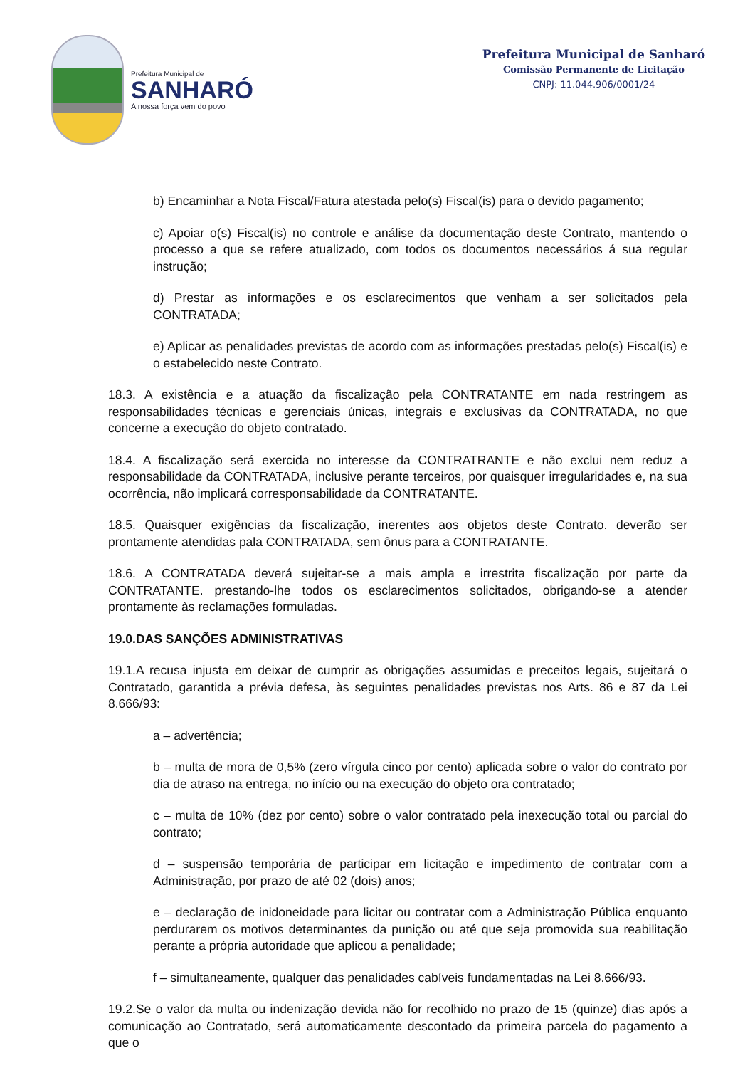Prefeitura Municipal de
SANHARÓ
A nossa força vem do povo
Prefeitura Municipal de Sanharó
Comissão Permanente de Licitação
CNPJ: 11.044.906/0001/24
b) Encaminhar a Nota Fiscal/Fatura atestada pelo(s) Fiscal(is) para o devido pagamento;
c) Apoiar o(s) Fiscal(is) no controle e análise da documentação deste Contrato, mantendo o processo a que se refere atualizado, com todos os documentos necessários á sua regular instrução;
d) Prestar as informações e os esclarecimentos que venham a ser solicitados pela CONTRATADA;
e) Aplicar as penalidades previstas de acordo com as informações prestadas pelo(s) Fiscal(is) e o estabelecido neste Contrato.
18.3. A existência e a atuação da fiscalização pela CONTRATANTE em nada restringem as responsabilidades técnicas e gerenciais únicas, integrais e exclusivas da CONTRATADA, no que concerne a execução do objeto contratado.
18.4. A fiscalização será exercida no interesse da CONTRATRANTE e não exclui nem reduz a responsabilidade da CONTRATADA, inclusive perante terceiros, por quaisquer irregularidades e, na sua ocorrência, não implicará corresponsabilidade da CONTRATANTE.
18.5. Quaisquer exigências da fiscalização, inerentes aos objetos deste Contrato. deverão ser prontamente atendidas pala CONTRATADA, sem ônus para a CONTRATANTE.
18.6. A CONTRATADA deverá sujeitar-se a mais ampla e irrestrita fiscalização por parte da CONTRATANTE. prestando-lhe todos os esclarecimentos solicitados, obrigando-se a atender prontamente às reclamações formuladas.
19.0.DAS SANÇÕES ADMINISTRATIVAS
19.1.A recusa injusta em deixar de cumprir as obrigações assumidas e preceitos legais, sujeitará o Contratado, garantida a prévia defesa, às seguintes penalidades previstas nos Arts. 86 e 87 da Lei 8.666/93:
a – advertência;
b – multa de mora de 0,5% (zero vírgula cinco por cento) aplicada sobre o valor do contrato por dia de atraso na entrega, no início ou na execução do objeto ora contratado;
c – multa de 10% (dez por cento) sobre o valor contratado pela inexecução total ou parcial do contrato;
d – suspensão temporária de participar em licitação e impedimento de contratar com a Administração, por prazo de até 02 (dois) anos;
e – declaração de inidoneidade para licitar ou contratar com a Administração Pública enquanto perdurarem os motivos determinantes da punição ou até que seja promovida sua reabilitação perante a própria autoridade que aplicou a penalidade;
f – simultaneamente, qualquer das penalidades cabíveis fundamentadas na Lei 8.666/93.
19.2.Se o valor da multa ou indenização devida não for recolhido no prazo de 15 (quinze) dias após a comunicação ao Contratado, será automaticamente descontado da primeira parcela do pagamento a que o